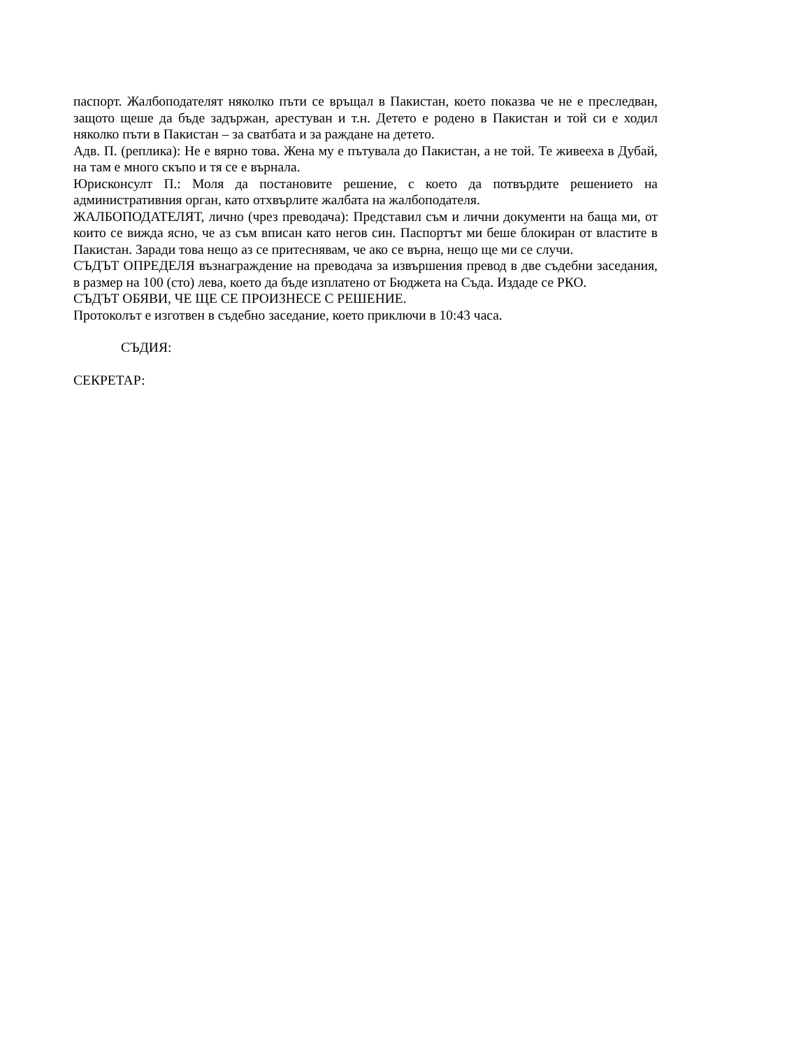паспорт. Жалбоподателят няколко пъти се връщал в Пакистан, което показва че не е преследван, защото щеше да бъде задържан, арестуван и т.н. Детето е родено в Пакистан и той си е ходил няколко пъти в Пакистан – за сватбата и за раждане на детето.
Адв. П. (реплика): Не е вярно това. Жена му е пътувала до Пакистан, а не той. Те живееха в Дубай, на там е много скъпо и тя се е върнала.
Юрисконсулт П.: Моля да постановите решение, с което да потвърдите решението на административния орган, като отхвърлите жалбата на жалбоподателя.
ЖАЛБОПОДАТЕЛЯТ, лично (чрез преводача): Представил съм и лични документи на баща ми, от които се вижда ясно, че аз съм вписан като негов син. Паспортът ми беше блокиран от властите в Пакистан. Заради това нещо аз се притеснявам, че ако се върна, нещо ще ми се случи.
СЪДЪТ ОПРЕДЕЛЯ възнаграждение на преводача за извършения превод в две съдебни заседания, в размер на 100 (сто) лева, което да бъде изплатено от Бюджета на Съда. Издаде се РКО.
СЪДЪТ ОБЯВИ, ЧЕ ЩЕ СЕ ПРОИЗНЕСЕ С РЕШЕНИЕ.
Протоколът е изготвен в съдебно заседание, което приключи в 10:43 часа.
СЪДИЯ:
СЕКРЕТАР: